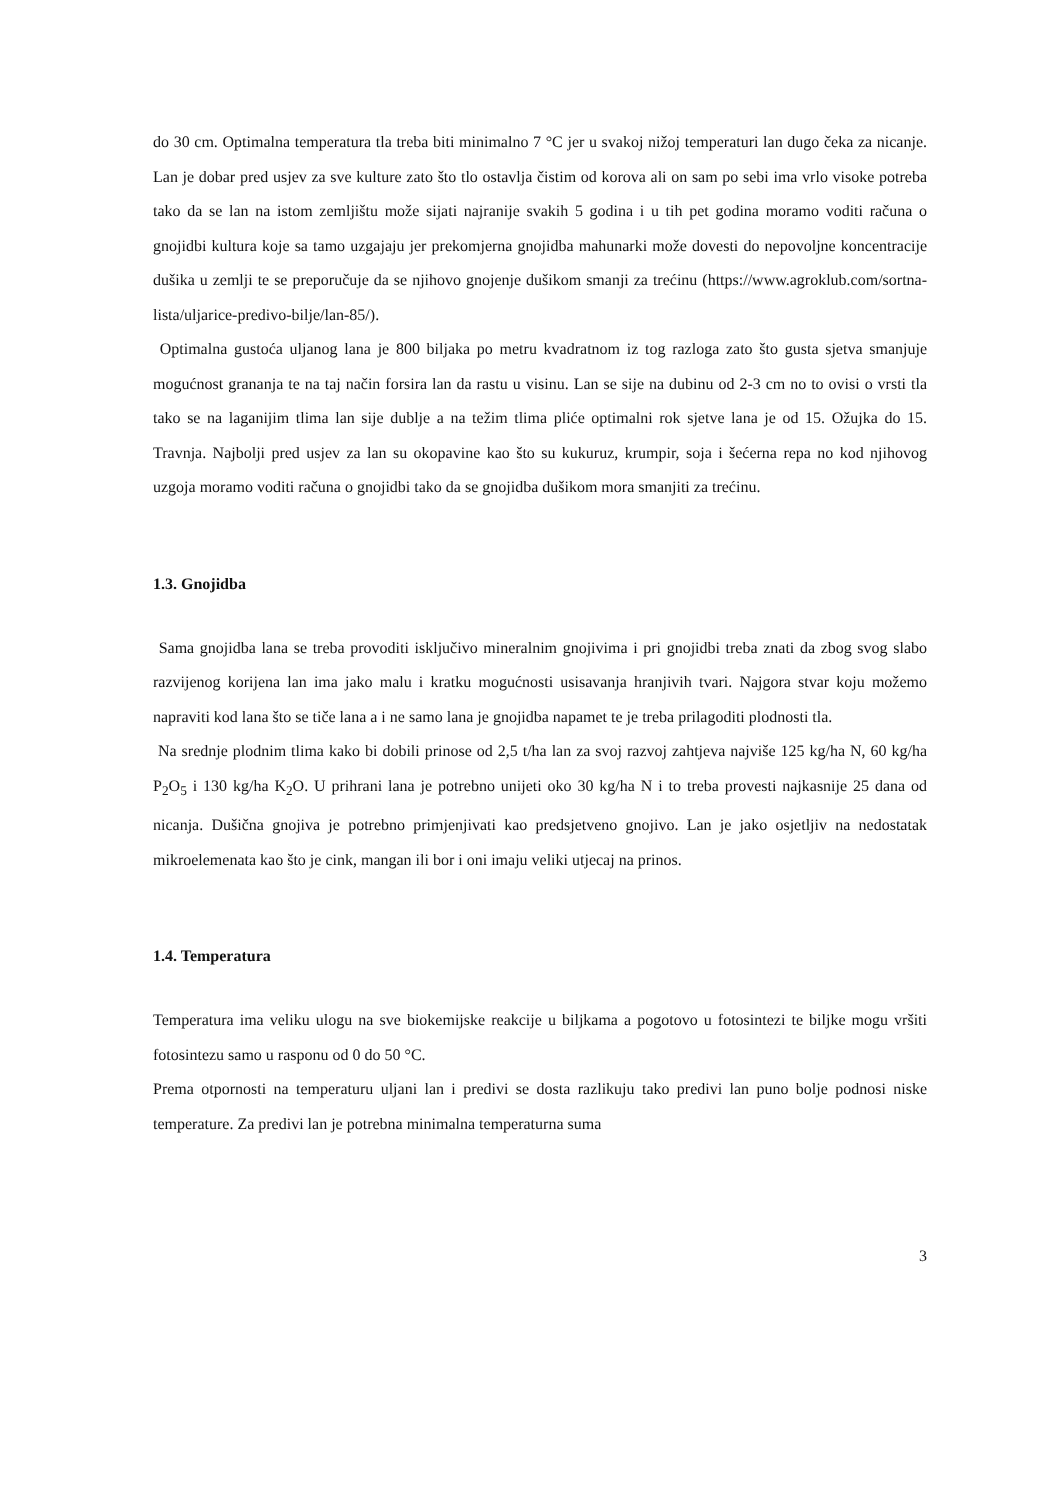do 30 cm. Optimalna temperatura tla treba biti minimalno 7 °C jer u svakoj nižoj temperaturi lan dugo čeka za nicanje. Lan je dobar pred usjev za sve kulture zato što tlo ostavlja čistim od korova ali on sam po sebi ima vrlo visoke potreba tako da se lan na istom zemljištu može sijati najranije svakih 5 godina i u tih pet godina moramo voditi računa o gnojidbi kultura koje sa tamo uzgajaju jer prekomjerna gnojidba mahunarki može dovesti do nepovoljne koncentracije dušika u zemlji te se preporučuje da se njihovo gnojenje dušikom smanji za trećinu (https://www.agroklub.com/sortna-lista/uljarice-predivo-bilje/lan-85/).
Optimalna gustoća uljanog lana je 800 biljaka po metru kvadratnom iz tog razloga zato što gusta sjetva smanjuje mogućnost grananja te na taj način forsira lan da rastu u visinu. Lan se sije na dubinu od 2-3 cm no to ovisi o vrsti tla tako se na laganijim tlima lan sije dublje a na težim tlima pliće optimalni rok sjetve lana je od 15. Ožujka do 15. Travnja. Najbolji pred usjev za lan su okopavine kao što su kukuruz, krumpir, soja i šećerna repa no kod njihovog uzgoja moramo voditi računa o gnojidbi tako da se gnojidba dušikom mora smanjiti za trećinu.
1.3. Gnojidba
Sama gnojidba lana se treba provoditi isključivo mineralnim gnojivima i pri gnojidbi treba znati da zbog svog slabo razvijenog korijena lan ima jako malu i kratku mogućnosti usisavanja hranjivih tvari. Najgora stvar koju možemo napraviti kod lana što se tiče lana a i ne samo lana je gnojidba napamet te je treba prilagoditi plodnosti tla.
Na srednje plodnim tlima kako bi dobili prinose od 2,5 t/ha lan za svoj razvoj zahtjeva najviše 125 kg/ha N, 60 kg/ha P<sub>2</sub>O<sub>5</sub> i 130 kg/ha K<sub>2</sub>O. U prihrani lana je potrebno unijeti oko 30 kg/ha N i to treba provesti najkasnije 25 dana od nicanja. Dušična gnojiva je potrebno primjenjivati kao predsjetveno gnojivo. Lan je jako osjetljiv na nedostatak mikroelemenata kao što je cink, mangan ili bor i oni imaju veliki utjecaj na prinos.
1.4. Temperatura
Temperatura ima veliku ulogu na sve biokemijske reakcije u biljkama a pogotovo u fotosintezi te biljke mogu vršiti fotosintezu samo u rasponu od 0 do 50 °C.
Prema otpornosti na temperaturu uljani lan i predivi se dosta razlikuju tako predivi lan puno bolje podnosi niske temperature. Za predivi lan je potrebna minimalna temperaturna suma
3